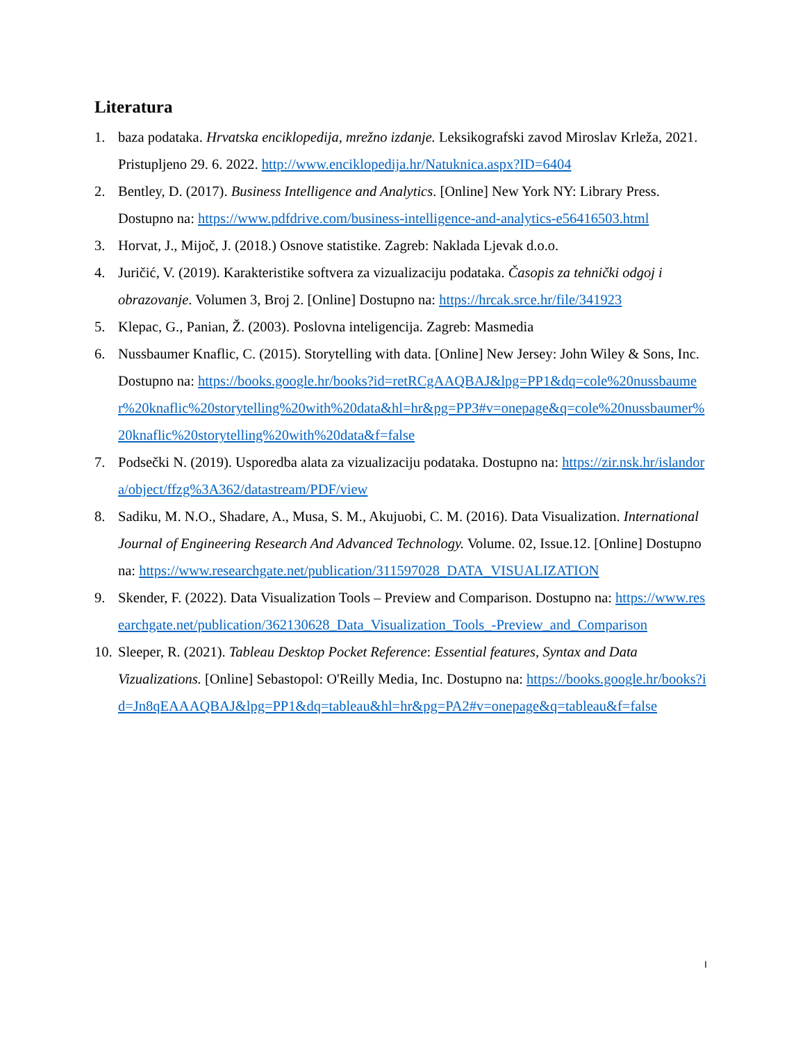Literatura
1. baza podataka. Hrvatska enciklopedija, mrežno izdanje. Leksikografski zavod Miroslav Krleža, 2021. Pristupljeno 29. 6. 2022. http://www.enciklopedija.hr/Natuknica.aspx?ID=6404
2. Bentley, D. (2017). Business Intelligence and Analytics. [Online] New York NY: Library Press. Dostupno na: https://www.pdfdrive.com/business-intelligence-and-analytics-e56416503.html
3. Horvat, J., Mijoč, J. (2018.) Osnove statistike. Zagreb: Naklada Ljevak d.o.o.
4. Juričić, V. (2019). Karakteristike softvera za vizualizaciju podataka. Časopis za tehnički odgoj i obrazovanje. Volumen 3, Broj 2. [Online] Dostupno na: https://hrcak.srce.hr/file/341923
5. Klepac, G., Panian, Ž. (2003). Poslovna inteligencija. Zagreb: Masmedia
6. Nussbaumer Knaflic, C. (2015). Storytelling with data. [Online] New Jersey: John Wiley & Sons, Inc. Dostupno na: https://books.google.hr/books?id=retRCgAAQBAJ&lpg=PP1&dq=cole%20nussbaumer%20knaflic%20storytelling%20with%20data&hl=hr&pg=PP3#v=onepage&q=cole%20nussbaumer%20knaflic%20storytelling%20with%20data&f=false
7. Podsečki N. (2019). Usporedba alata za vizualizaciju podataka. Dostupno na: https://zir.nsk.hr/islandora/object/ffzg%3A362/datastream/PDF/view
8. Sadiku, M. N.O., Shadare, A., Musa, S. M., Akujuobi, C. M. (2016). Data Visualization. International Journal of Engineering Research And Advanced Technology. Volume. 02, Issue.12. [Online] Dostupno na: https://www.researchgate.net/publication/311597028_DATA_VISUALIZATION
9. Skender, F. (2022). Data Visualization Tools – Preview and Comparison. Dostupno na: https://www.researchgate.net/publication/362130628_Data_Visualization_Tools_-Preview_and_Comparison
10. Sleeper, R. (2021). Tableau Desktop Pocket Reference: Essential features, Syntax and Data Vizualizations. [Online] Sebastopol: O'Reilly Media, Inc. Dostupno na: https://books.google.hr/books?id=Jn8qEAAAQBAJ&lpg=PP1&dq=tableau&hl=hr&pg=PA2#v=onepage&q=tableau&f=false
I